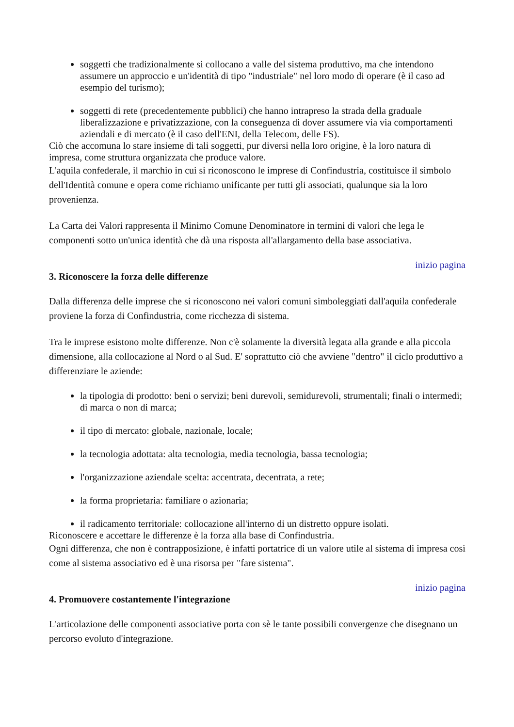soggetti che tradizionalmente si collocano a valle del sistema produttivo, ma che intendono assumere un approccio e un'identità di tipo "industriale" nel loro modo di operare (è il caso ad esempio del turismo);
soggetti di rete (precedentemente pubblici) che hanno intrapreso la strada della graduale liberalizzazione e privatizzazione, con la conseguenza di dover assumere via via comportamenti aziendali e di mercato (è il caso dell'ENI, della Telecom, delle FS).
Ciò che accomuna lo stare insieme di tali soggetti, pur diversi nella loro origine, è la loro natura di impresa, come struttura organizzata che produce valore.
L'aquila confederale, il marchio in cui si riconoscono le imprese di Confindustria, costituisce il simbolo dell'Identità comune e opera come richiamo unificante per tutti gli associati, qualunque sia la loro provenienza.
La Carta dei Valori rappresenta il Minimo Comune Denominatore in termini di valori che lega le componenti sotto un'unica identità che dà una risposta all'allargamento della base associativa.
inizio pagina
3. Riconoscere la forza delle differenze
Dalla differenza delle imprese che si riconoscono nei valori comuni simboleggiati dall'aquila confederale proviene la forza di Confindustria, come ricchezza di sistema.
Tra le imprese esistono molte differenze. Non c'è solamente la diversità legata alla grande e alla piccola dimensione, alla collocazione al Nord o al Sud. E' soprattutto ciò che avviene "dentro" il ciclo produttivo a differenziare le aziende:
la tipologia di prodotto: beni o servizi; beni durevoli, semidurevoli, strumentali; finali o intermedi; di marca o non di marca;
il tipo di mercato: globale, nazionale, locale;
la tecnologia adottata: alta tecnologia, media tecnologia, bassa tecnologia;
l'organizzazione aziendale scelta: accentrata, decentrata, a rete;
la forma proprietaria: familiare o azionaria;
il radicamento territoriale: collocazione all'interno di un distretto oppure isolati.
Riconoscere e accettare le differenze è la forza alla base di Confindustria.
Ogni differenza, che non è contrapposizione, è infatti portatrice di un valore utile al sistema di impresa così come al sistema associativo ed è una risorsa per "fare sistema".
inizio pagina
4. Promuovere costantemente l'integrazione
L'articolazione delle componenti associative porta con sè le tante possibili convergenze che disegnano un percorso evoluto d'integrazione.